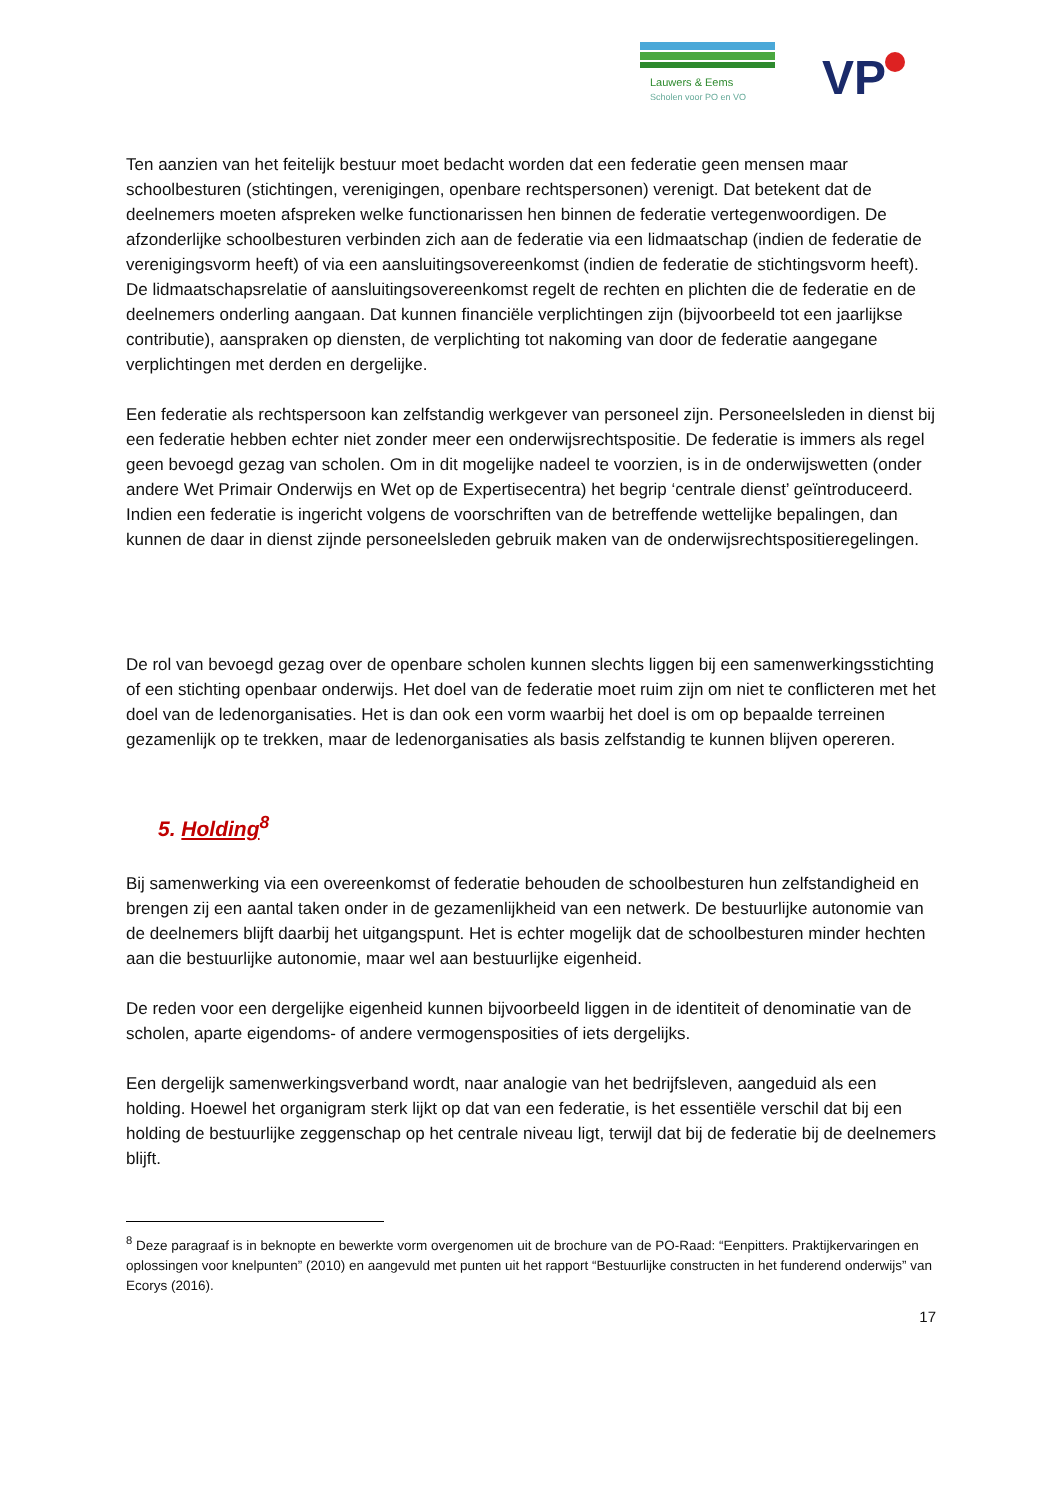Lauwers & Eems
Scholen voor PO en VO
VP
Ten aanzien van het feitelijk bestuur moet bedacht worden dat een federatie geen mensen maar schoolbesturen (stichtingen, verenigingen, openbare rechtspersonen) verenigt. Dat betekent dat de deelnemers moeten afspreken welke functionarissen hen binnen de federatie vertegenwoordigen. De afzonderlijke schoolbesturen verbinden zich aan de federatie via een lidmaatschap (indien de federatie de verenigingsvorm heeft) of via een aansluitingsovereenkomst (indien de federatie de stichtingsvorm heeft). De lidmaatschapsrelatie of aansluitingsovereenkomst regelt de rechten en plichten die de federatie en de deelnemers onderling aangaan. Dat kunnen financiële verplichtingen zijn (bijvoorbeeld tot een jaarlijkse contributie), aanspraken op diensten, de verplichting tot nakoming van door de federatie aangegane verplichtingen met derden en dergelijke.
Een federatie als rechtspersoon kan zelfstandig werkgever van personeel zijn. Personeelsleden in dienst bij een federatie hebben echter niet zonder meer een onderwijsrechtspositie. De federatie is immers als regel geen bevoegd gezag van scholen. Om in dit mogelijke nadeel te voorzien, is in de onderwijswetten (onder andere Wet Primair Onderwijs en Wet op de Expertisecentra) het begrip ‘centrale dienst’ geïntroduceerd. Indien een federatie is ingericht volgens de voorschriften van de betreffende wettelijke bepalingen, dan kunnen de daar in dienst zijnde personeelsleden gebruik maken van de onderwijsrechtspositieregelingen.
De rol van bevoegd gezag over de openbare scholen kunnen slechts liggen bij een samenwerkingsstichting of een stichting openbaar onderwijs. Het doel van de federatie moet ruim zijn om niet te conflicteren met het doel van de ledenorganisaties. Het is dan ook een vorm waarbij het doel is om op bepaalde terreinen gezamenlijk op te trekken, maar de ledenorganisaties als basis zelfstandig te kunnen blijven opereren.
5. Holding<sup>8</sup>
Bij samenwerking via een overeenkomst of federatie behouden de schoolbesturen hun zelfstandigheid en brengen zij een aantal taken onder in de gezamenlijkheid van een netwerk. De bestuurlijke autonomie van de deelnemers blijft daarbij het uitgangspunt. Het is echter mogelijk dat de schoolbesturen minder hechten aan die bestuurlijke autonomie, maar wel aan bestuurlijke eigenheid.
De reden voor een dergelijke eigenheid kunnen bijvoorbeeld liggen in de identiteit of denominatie van de scholen, aparte eigendoms- of andere vermogensposities of iets dergelijks.
Een dergelijk samenwerkingsverband wordt, naar analogie van het bedrijfsleven, aangeduid als een holding. Hoewel het organigram sterk lijkt op dat van een federatie, is het essentiële verschil dat bij een holding de bestuurlijke zeggenschap op het centrale niveau ligt, terwijl dat bij de federatie bij de deelnemers blijft.
<sup>8</sup> Deze paragraaf is in beknopte en bewerkte vorm overgenomen uit de brochure van de PO-Raad: “Eenpitters. Praktijkervaringen en oplossingen voor knelpunten” (2010) en aangevuld met punten uit het rapport “Bestuurlijke constructen in het funderend onderwijs” van Ecorys (2016).
17